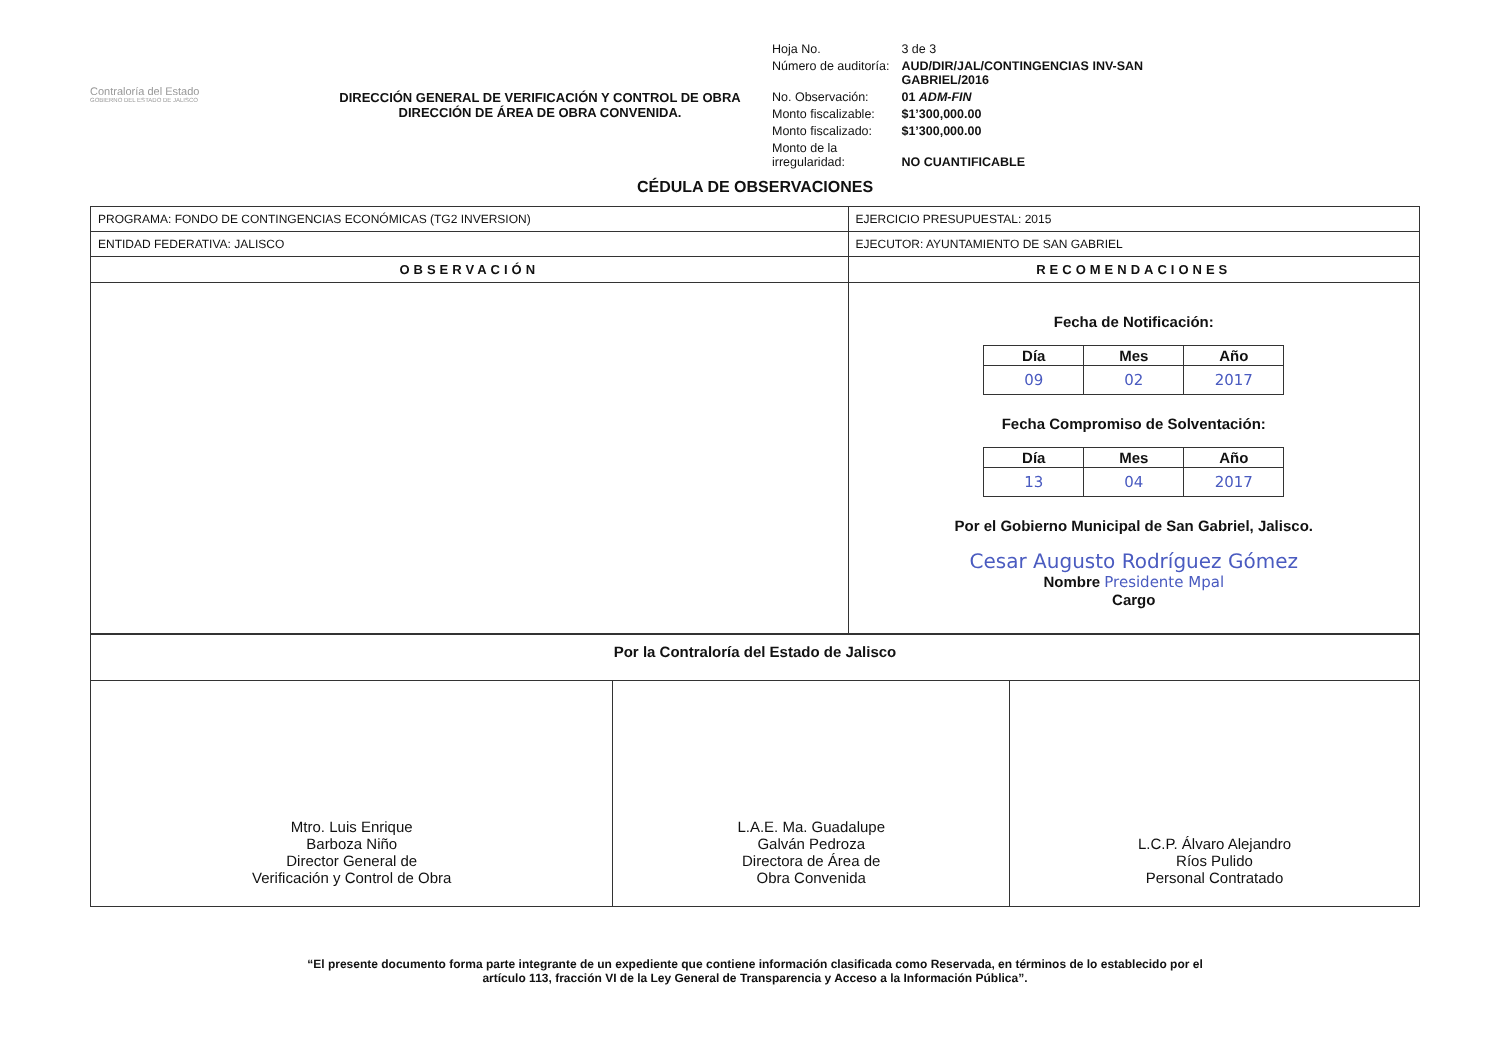Contraloría del Estado
GOBIERNO DEL ESTADO DE JALISCO
DIRECCIÓN GENERAL DE VERIFICACIÓN Y CONTROL DE OBRA
DIRECCIÓN DE ÁREA DE OBRA CONVENIDA.
| Hoja No. | 3 de 3 |
| Número de auditoría: | AUD/DIR/JAL/CONTINGENCIAS INV-SAN GABRIEL/2016 |
| No. Observación: | 01 ADM-FIN |
| Monto fiscalizable: | $1’300,000.00 |
| Monto fiscalizado: | $1’300,000.00 |
| Monto de la irregularidad: | NO CUANTIFICABLE |
CÉDULA DE OBSERVACIONES
| PROGRAMA: FONDO DE CONTINGENCIAS ECONÓMICAS (TG2 INVERSION) | EJERCICIO PRESUPUESTAL: 2015 |
| ENTIDAD FEDERATIVA: JALISCO | EJECUTOR: AYUNTAMIENTO DE SAN GABRIEL |
| OBSERVACIÓN | RECOMENDACIONES |
| | Fecha de Notificación: / Día / Mes / Año / / --- / --- / --- / / 09 / 02 / 2017 / Fecha Compromiso de Solventación: / Día / Mes / Año / / --- / --- / --- / / 13 / 04 / 2017 / Por el Gobierno Municipal de San Gabriel, Jalisco. Cesar Augusto Rodríguez Gómez Nombre Presidente Mpal Cargo |
| Por la Contraloría del Estado de Jalisco | | |
| Mtro. Luis Enrique Barboza Niño Director General de Verificación y Control de Obra | L.A.E. Ma. Guadalupe Galván Pedroza Directora de Área de Obra Convenida | L.C.P. Álvaro Alejandro Ríos Pulido Personal Contratado |
“El presente documento forma parte integrante de un expediente que contiene información clasificada como Reservada, en términos de lo establecido por el
artículo 113, fracción VI de la Ley General de Transparencia y Acceso a la Información Pública”.